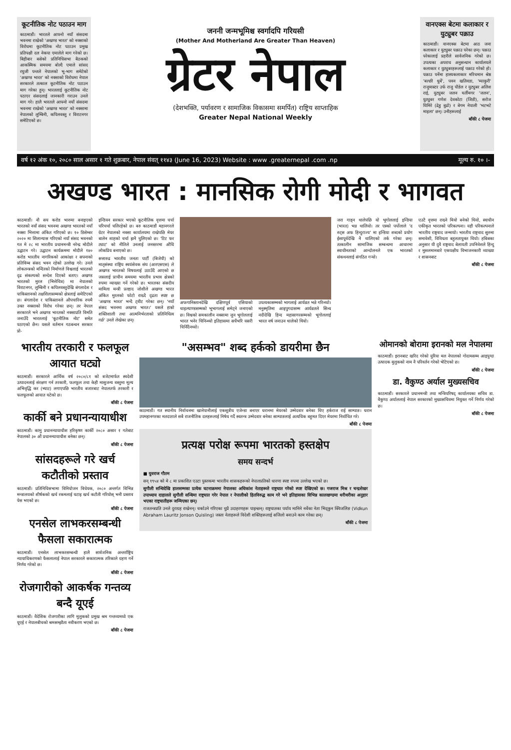कूटनीतिक नोट पठाउन माग
काठमाडौं। भारतले आफ्नो नयाँ संसदमा भवनमा राखेको 'अखण्ड भारत' को नक्साको विरोधमा कूटनीतिक नोट पठाउन प्रमुख प्रतिपक्षी दल नेकपा एमालेले माग गरेको छ। बिहीबार बसेको प्रतिनिधिसभा बैठकको आकस्मिक समयमा बोल्दै एमाले सांसद रघुजी पन्तले नेपालको भू-भाग समेटेको 'अखण्ड भारत' को नक्साको विरोधमा नेपाल सरकारले तत्काल कूटनीतिक नोट पठाउन माग गरेका हुन्। भारतलाई कूटनीतिक नोट पठाएर संसदलाई जानकारी गराउन उनले माग गरे। हालै भारतले आफ्नो नयाँ संसदमा भवनमा राखेको 'अखण्ड भारत' को नक्सामा नेपालको लुम्बिनी, कपिलवस्तु र विराटनगर समेटिएको छ।
जननी जन्मभूमिश्च स्वर्गादपि गरियसी
(Mother And Motherland Are Greater Than Heaven)
ग्रेटर नेपाल
(देशभक्ति, पर्यावरण र सामाजिक विकासमा समर्पित) राष्ट्रिय साप्ताहिक
Greater Nepal National Weekly
वानएक्स बेटमा कलाकार र युट्युबर पक्राउ
काठमाडौं। वानएक्स बेटमा आठ जना कलाकार र युट्युबर पक्राउ परेका छन्। पक्राउ परेकालाई प्रहरीले सार्वजनिक गरेको छ। उपत्यका अपराध अनुसन्धान कार्यालयले कलाकार र युट्युबरहरूलाई पक्राउ गरेको हो। पक्राउ पर्नेमा हास्यकलाकार मरिचमान श्रेष्ठ 'बल्छी धुर्बे', पवन खतिवडा, 'म्याकुरी' राजुमास्टर उर्फ राजु पौडेल र युट्युबर अलिश राई, युट्युबर जलन घर्तीमगर 'जलन', युट्युबर गणेश देवकोटा (जिडी), सरोज घिमिरे (ढेडु बुढो) र बेगम नेपाली 'भटभटे माइला' छन्। उनीहरूलाई
बाँकी ८ पेजमा
वर्ष १२ अंक १०, २०८० साल असार १ गते शुक्रबार, नेपाल संवत् ११४३ (June 16, 2023) Website : www .greaternepal .com .np मूल्य रु. १० ।-
अखण्ड भारत : मानसिक रोगी मोदी र भागवत
काठमाडौं। नौ सय करोड भारुमा बनाइएको भारतको नयाँ संसद भवनमा अखण्ड भारतको नयाँ नक्सा भित्तामा अंकित गरिएको छ। १० डिसेम्बर २०२० मा शिलान्यास गरिएको नयाँ संसद भवनको गत मे २८ मा भारतीय प्रधानमन्त्री नरेन्द्र मोदीले उद्घाटन गरे। उद्घाटन कार्यक्रममा मोदीले १४० करोड भारतीय नागरिकको आकांक्षा र सपनाको प्रतिविम्ब संसद भवन रहेको उल्लेख गरे। उनले लोकतन्त्रको मन्दिरको निर्माणले विश्वलाई भारतको दृढ संकल्पको सन्देश दिएको बताए। अखण्ड भारतको मुरल (भित्तेचित्र) मा नेपालको विराटनगर, लुम्बिनी र कपिलवस्तुदेखि बंगलादेश र पाकिस्तानको तक्षशिलासम्मको क्षेत्रलाई समेटिएको छ। बंगलादेश र पाकिस्तानले औपचारिक रुपमै उक्त नक्साको विरोध गरेका छन्। तर नेपाल सरकारले भने अखण्ड भारतको नक्साप्रति विमति जनाउँदै भारतलाई 'कूटनीतिक नोट' समेत पठाएको छैन। यसले वर्तमान गठबन्धन सरकार प्रो-
इन्डियन सरकार भएको कूटनीतिक वृत्तमा चर्चा परिचर्चा चलिरहेको छ। बरु काठमाडौं महानगरले ग्रेटर नेपालको नक्सा कार्यालयमा राखेपछि मेयर बालेन शाहको चर्चा झनै चुलिएको छ। 'टिट फर ट्याट' को नीतिले उनलाई जनस्तरमा औधि लोकप्रिय बनाएको छ।
सत्तारुढ भारतीय जनता पार्टी (बिजेपी) को मातृसंस्था राष्ट्रिय स्वयंसेवक संघ (आरएसएस) ले अखण्ड भारतको विषयलाई उठाउँदै आएको छ जसलाई प्राचीन समयमा भारतीय प्रभाव क्षेत्रको रुपमा व्याख्या गर्ने गरेको छ। भारतका संसदीय मामिला मन्त्री प्रल्हाद जोशीले अखण्ड भारत अंकित मुरलको फोटो राख्दै दृढता स्पष्ट छ 'अखण्ड भारत' भन्दै ट्वीट गरेका छन्। 'नयाँ संसद भवनमा अखण्ड भारत।' यसले हाम्रो शक्तिशाली तथा आत्मनिर्भरताको प्रतिनिधित्व गर्छ' उनले लेखेका छन्।
अफगानिस्तानदेखि दक्षिणपूर्व एसियाको थाइल्याण्डसम्मको भूभागलाई समेट्ने जनाएको छ। विश्वको समकालीन नक्सामा जुन भूगोललाई भारत भनेर चिनिन्थ्यो इतिहासमा सधैंभरि यसरी चिनिँदैनथ्यो।
उपत्यकासम्मको भागलाई आर्यव्रत भन्ने गरिन्थ्यो। मनुस्मृतिमा आइपुगदासम्म आर्यव्रतले सिन्ध नदीदेखि हिन्द महासागरसम्मको भूगोललाई भारत वर्ष जनाउन थालेको थियो।
जरा गाड्न थालेपछि यो भूगोललाई इन्डिया (भारत) भन्न थालियो। तर एस्को पर्पोलाले 'द रुट्स अफ हिन्दुराज्य' मा इन्डिया शब्दको प्रयोग ईसापूर्वदेखि नै थालिएको तर्क गरेका छन्। तत्कालीन सामाजिक सम्बन्धमा आधारमा स्वाधीनताको आन्दोलनले एक भारतको संकथनलाई संगठित गर्‍यो।
एउटै वृत्तमा राख्ने मियो बनेको थियो, स्वाधीन एकीकृत भारतको परिकल्पना। यही परिकल्पनाले भारतीय राष्ट्रवाद जन्मायो। भारतीय राष्ट्रवाद सुरुमा समावेशी, विविधता बहुलतायुक्त थियो। हबिबका अनुसार यी दुवै राष्ट्रवाद बेलायती उपनिवेशले हिन्दु र मुसलमानबारे एकपक्षीय विभाजनकारी व्याख्या र शासनबाट
बाँकी ८ पेजमा
भारतीय तरकारी र फलफूल आयात घट्यो
काठमाडौं। सरकारले आर्थिक वर्ष २०८०/८१ को बजेटमार्फत स्वदेशी उत्पादनलाई संरक्षण गर्न तरकारी, फलफूल तथा केही मासुजन्य वस्तुमा मूल्य अभिवृद्धि कर (भ्याट) लगाएपछि भारतीय बजारबाट नेपालतर्फ तरकारी र फलफूलको आयात घटेको छ।
बाँकी ८ पेजमा
कार्की बने प्रधानन्यायाधीश
काठमाडौं। कामु प्रधानन्यायाधीश हरिकृष्ण कार्की २०८० असार १ गतेबाट नेपालको ३० औं प्रधानन्यायाधीश बनेका छन्।
बाँकी ८ पेजमा
सांसदहरूले गरे खर्च कटौतीको प्रस्ताव
काठमाडौं। प्रतिनिधिसभामा विनियोजन विधेयक, २०८० अन्तर्गत विभिन्न मन्त्रालयको शीर्षकको खर्च रकमलाई घटाइ खर्च कटौती गरियोस् भनी प्रस्ताव पेस भएको छ।
बाँकी ८ पेजमा
एनसेल लाभकरसम्बन्धी फैसला सकारात्मक
काठमाडौं। एनसेल लाभकरसम्बन्धी हालै सार्वजनिक अन्तर्राष्ट्रिय न्यायाधिकरणको फैसलालाई नेपाल सरकारले सकारात्मक तरिकाले ग्रहण गर्ने निर्णय गरेको छ।
बाँकी ८ पेजमा
रोजगारीको आकर्षक गन्तव्य बन्दै यूएई
काठमाडौं। वैदेशिक रोजगारीका लागि मुलुकको प्रमुख श्रम गन्तव्यमध्ये एक यूएई र नेपालबीचको श्रमसम्झौता नवीकरण भएको छ।
बाँकी ८ पेजमा
"असम्भव" शब्द हर्कको डायरीमा छैन
काठमाडौं। गत स्थानीय निर्वाचनमा खानेपानीलाई एकसूत्रीय एजेन्डा बनाएर धरानमा मेयरको उम्मेदवार बनेका थिए हर्कराज राई साम्पाङ। धरान उपमहानगरका मतदाताले सबै राजनीतिक दलहरूलाई निषेध गर्दै स्वतन्त्र उम्मेदवार बनेका साम्पाङलाई अत्यधिक बहुमत दिएर मेयरमा निर्वाचित गरे।
बाँकी ८ पेजमा
प्रत्यक्ष परोक्ष रूपमा भारतको हस्तक्षेप
समय सन्दर्भ
■ युवराज गौतम
सन् १९५४ को मे ८ मा प्रकाशित एउटा पुस्तकमा भारतीय शासकहरूको नेपालप्रतिको धारणा स्पष्ट रुपमा उल्लेख भएको छ।
सुगौली सन्धिदेखि हालसम्मका प्रत्येक घटनाक्रममा नेपालका अधिकांश नेताहरूले राष्ट्रघात गरेको स्पष्ट देखिएको छ। गजराज मिश्र र चन्द्रशेखर उपाध्याय दाहालले सुगौली सन्धिमा राष्ट्रघात गरेर नेपाल र नेपालीको हितविरुद्ध काम गरे भने इतिहासका विभिन्न कालखण्डमा थरीथरीका अनुहार भएका राष्ट्रघातीहरू जन्मिएका छन्।
राजतन्त्रप्रति उनले दुराग्रह राखेनन्। चर्काउने गरिएका थुप्रै उदाहरणहरू पाइन्छन्। राष्ट्रघातका पर्याय मानिने नर्वेका नेता भिद्कुन क्विजलिङ (Vidkun Abraham Lauritz Jonson Quisling) जस्ता नेताहरूले विदेशी शक्तिहरूलाई सजिलो बनाउने काम गरेका छन्।
बाँकी ८ पेजमा
ओमानको बोरामा इरानको मल नेपालमा
काठमाडौं। इरानबाट खरिद गरेको युरिया मल नेपालको गोदामसम्म आइपुग्दा उत्पादक मुलुकको नाम नै परिवर्तन गरेको भेटिएको छ।
बाँकी ८ पेजमा
डा. वैकुण्ठ अर्याल मुख्यसचिव
काठमाडौं। सरकारले प्रधानमन्त्री तथा मन्त्रिपरिषद् कार्यालयका सचिव डा. वैकुण्ठ अर्याललाई नेपाल सरकारको मुख्यसचिवमा नियुक्त गर्ने निर्णय गरेको छ।
बाँकी ८ पेजमा